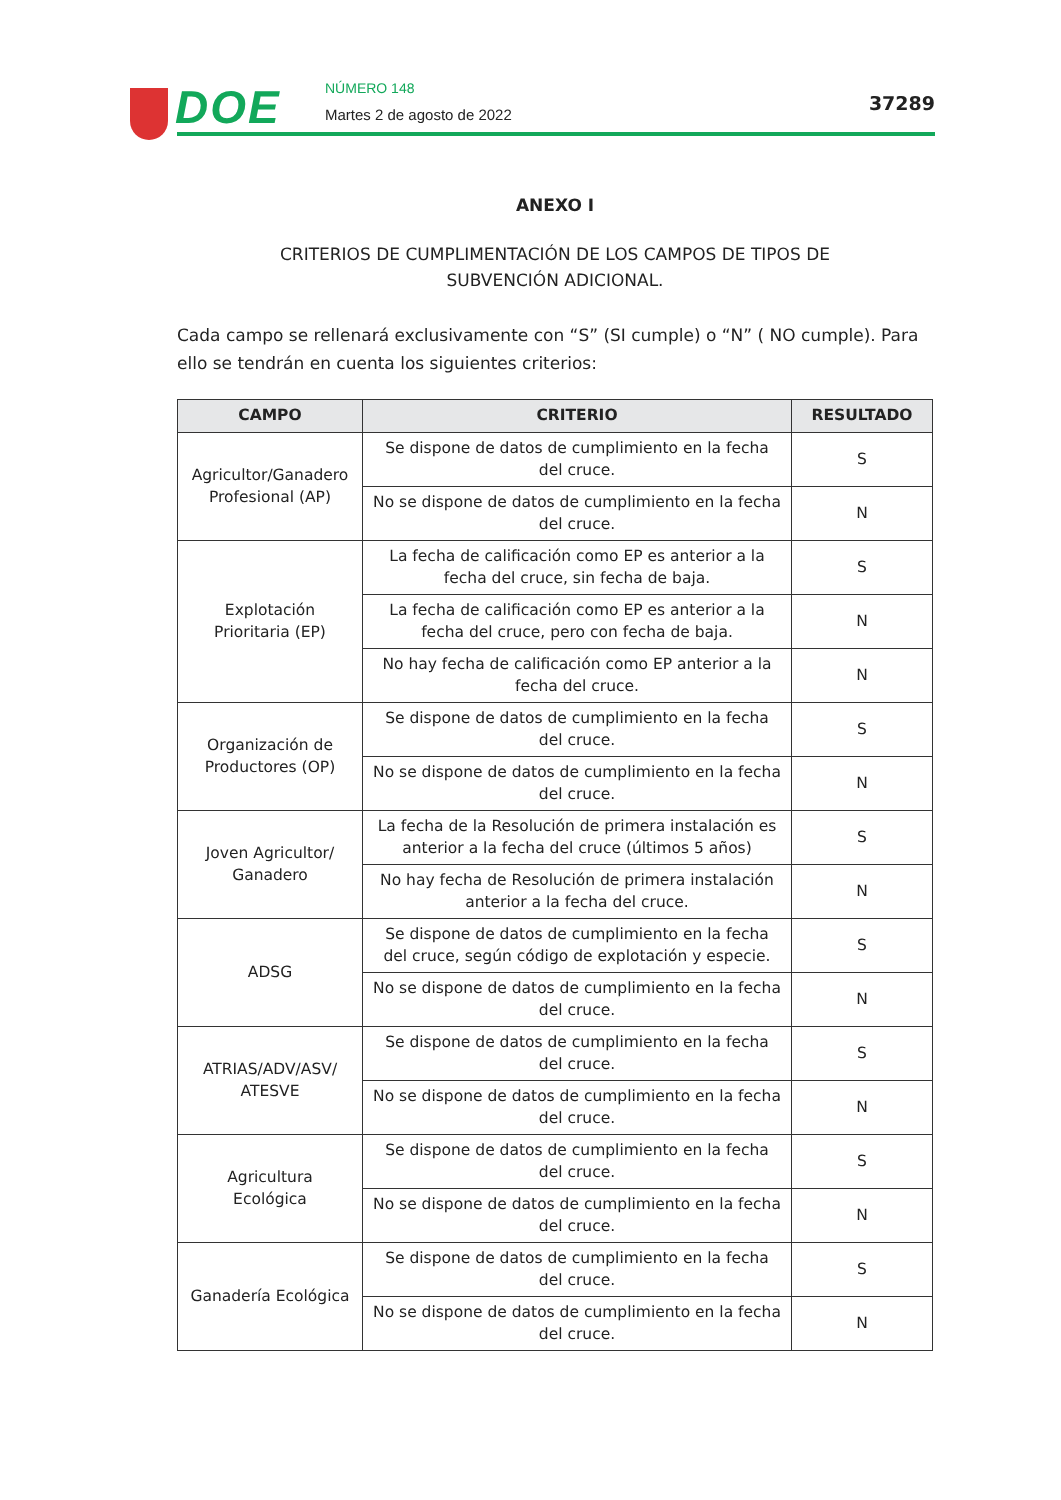DOE NÚMERO 148
Martes 2 de agosto de 2022
37289
ANEXO I
CRITERIOS DE CUMPLIMENTACIÓN DE LOS CAMPOS DE TIPOS DE
SUBVENCIÓN ADICIONAL.
Cada campo se rellenará exclusivamente con “S” (SI cumple) o “N” ( NO cumple). Para ello se tendrán en cuenta los siguientes criterios:
| CAMPO | CRITERIO | RESULTADO |
| --- | --- | --- |
| Agricultor/Ganadero Profesional (AP) | Se dispone de datos de cumplimiento en la fecha del cruce. | S |
| | No se dispone de datos de cumplimiento en la fecha del cruce. | N |
| Explotación Prioritaria (EP) | La fecha de calificación como EP es anterior a la fecha del cruce, sin fecha de baja. | S |
| | La fecha de calificación como EP es anterior a la fecha del cruce, pero con fecha de baja. | N |
| | No hay fecha de calificación como EP anterior a la fecha del cruce. | N |
| Organización de Productores (OP) | Se dispone de datos de cumplimiento en la fecha del cruce. | S |
| | No se dispone de datos de cumplimiento en la fecha del cruce. | N |
| Joven Agricultor/ Ganadero | La fecha de la Resolución de primera instalación es anterior a la fecha del cruce (últimos 5 años) | S |
| | No hay fecha de Resolución de primera instalación anterior a la fecha del cruce. | N |
| ADSG | Se dispone de datos de cumplimiento en la fecha del cruce, según código de explotación y especie. | S |
| | No se dispone de datos de cumplimiento en la fecha del cruce. | N |
| ATRIAS/ADV/ASV/ ATESVE | Se dispone de datos de cumplimiento en la fecha del cruce. | S |
| | No se dispone de datos de cumplimiento en la fecha del cruce. | N |
| Agricultura Ecológica | Se dispone de datos de cumplimiento en la fecha del cruce. | S |
| | No se dispone de datos de cumplimiento en la fecha del cruce. | N |
| Ganadería Ecológica | Se dispone de datos de cumplimiento en la fecha del cruce. | S |
| | No se dispone de datos de cumplimiento en la fecha del cruce. | N |